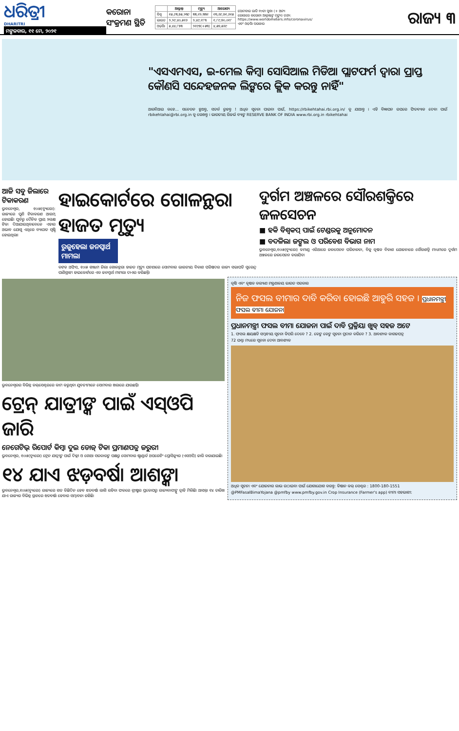ଧରିତ୍ରୀ
DHARITRI
ମଙ୍ଗଳବାର, ୧୧ ମେ, ୨୦୨୧
କରୋନା ସଂକ୍ରମଣ ସ୍ଥିତି
| | ଆକ୍ରାନ୍ତ | ମୃତ୍ୟୁ | ଆରୋଗ୍ୟ |
| --- | --- | --- | --- |
| ବିଶ୍ୱ | ୧୫,୯୩,୭୫,୨୩୯ | ୩୩,୧୨,୩୩୧ | ୧୩,୬୯,୭୧,୬୧୫ |
| ଭାରତ | ୨,୨୯,୪୦,୫୧୬ | ୨,୪୯,୧୮୩ | ୧,୮୯,୭୦,୦୧୮ |
| ଓଡ଼ିଶା | ୫,୪୪,୮୭୩ | ୨୧୯୭(+୫୩) | ୪,୫୭,୫୬୯ |
ସୋମବାର ରାତି ୧୦ଟା ସୁଦ୍ଧା (+ ଅନ୍ୟ ରୋଗରେ କରୋନା ଆକ୍ରାନ୍ତଙ୍କ ମୃତ୍ୟୁ) ତଥ୍ୟ: https://www.worldometers.info/coronavirus/ ଏବଂ ଓଡ଼ିଶା ସରକାର
ରାଜ୍ୟ ୩
"ଏସଏମଏସ, ଇ-ମେଲ କିମ୍ବା ସୋସିଆଲ ମିଡିଆ ପ୍ଲାଟଫର୍ମ ଦ୍ୱାରା ପ୍ରାପ୍ତ କୌଣସି ସନ୍ଦେହଜନକ ଲିଙ୍କରେ କ୍ଲିକ କରନ୍ତୁ ନାହିଁ"
ଆରବିଆଇ କହେ... ସଚେତନ ହୁଅନ୍ତୁ, ସତର୍କ ରୁହନ୍ତୁ ! ଅଧିକ ସୂଚନା ପାଇବା ପାଇଁ, https://rbikehtahai.rbi.org.in/ କୁ ଯାଆନ୍ତୁ । ଏହି ବିଜ୍ଞାପନ ଉପରେ ଫିଡବ୍ୟାକ ଦେବା ପାଇଁ rbikehtahai@rbi.org.in କୁ ଲେଖନ୍ତୁ । ଭାରତୀୟ ରିଜର୍ଭ ବ୍ୟାଙ୍କ RESERVE BANK OF INDIA www.rbi.org.in rbikehtahai
ଆଜି ସବୁ ଜିଲାରେ ଟିକାକରଣ
ଭୁବନେଶ୍ୱର, ୧୦।୫(ବ୍ୟୁରୋ): ରାଜ୍ୟରେ ପୁଣି ଟିକାକରଣ ଆରମ୍ଭ ହୋଇଛି। ପୂର୍ବରୁ ଦୈନିକ ପ୍ରାୟ ୨ଲକ୍ଷ ଟିକା ଦିଆଯାଉଥିବାବେଳେ ଏହାର ଅଭାବ ଯୋଗୁ ଏଥିରେ ବ୍ୟାଘାତ ସୃଷ୍ଟି ହୋଇଥିଲା।
ହାଇକୋର୍ଟରେ ଗୋଳନ୍ଥରା ହାଜତ ମୃତ୍ୟୁ
ରୁଜୁହେଲା ଜନସ୍ୱାର୍ଥ ମାମଲା
କଟକ ଅଫିସ, ୧୦।୫ ଗଞ୍ଜାମ ଜିଲା ଗୋଳନ୍ଥରା ହାଜତ ମୃତ୍ୟୁ ଘଟଣାରେ ସୋମବାର ଭାରତୀୟ ବିକାଶ ପରିଷଦର ରାଜ୍ୟ ସଭାପତି ସୁରେନ୍ଦ୍ର ପାଣିଗ୍ରାହୀ ହାଇକୋର୍ଟରେ ଏକ ଜନସ୍ୱାର୍ଥ ମାମଲା ଦାଏର କରିଛନ୍ତି।
ଦୁର୍ଗମ ଅଞ୍ଚଳରେ ସୌରଶକ୍ତିରେ ଜଳସେଚନ
■ ହକି ବିଶ୍ୱକପ୍ ପାଇଁ ଟେଣ୍ଡରକୁ ଅନୁମୋଦନ
■ ବଦଳିଲା ଜଙ୍ଗଲ ଓ ପରିବେଶ ବିଭାଗ ନାମ
ଭୁବନେଶ୍ୱର,୧୦।୫(ବ୍ୟୁରୋ) କମାଣ୍ଡ ଏରିଆରେ ଜଳସେଚନ ପରିଚାଳନା, ବିଜୁ କୃଷକ ବିକାଶ ଯୋଜନାରେ ସୌରଶକ୍ତି ମାଧ୍ୟମରେ ଦୁର୍ଗମ ଅଞ୍ଚଳରେ ଜଳସେଚନ କରାଯିବ।
ଭୁବନେଶ୍ୱରର ବିଭିନ୍ନ କଲ୍‌ସେଣ୍ଟରରେ କାମ କରୁଥିବା ଯୁବତୀମାନେ ସୋମବାର ଖରାରେ ଯାଉଛନ୍ତି।
ଟ୍ରେନ୍ ଯାତ୍ରୀଙ୍କ ପାଇଁ ଏସ୍‌ଓପି ଜାରି
ନେଗେଟିଭ୍ ରିପୋର୍ଟ କିମ୍ବା ଦୁଇ ଡୋଜ୍ ଟିକା ପ୍ରମାଣପତ୍ର ଜରୁରୀ
ଭୁବନେଶ୍ୱର, ୧୦।୫(ବ୍ୟୁରୋ) ଟ୍ରେନ ଯାତ୍ରୀଙ୍କ ପାଇଁ ଦିଲ୍ଲୀ ଓ ଗୋଆ ସରକାରଙ୍କ ପକ୍ଷରୁ ସୋମବାର ଷ୍ଟାଣ୍ଡାର୍ଡ ଅପରେଟିଂ ପ୍ରୋସିଜ୍ୟୁର (ଏସଓପି) ଜାରି କରାଯାଇଛି।
୧୪ ଯାଏ ଝଡ଼ବର୍ଷା ଆଶଙ୍କା
ଭୁବନେଶ୍ୱର,୧୦।୫(ବ୍ୟୁରୋ) ରାଜ୍ୟରେ ଗତ କିଛିଦିନ ହେବ ଝଡବର୍ଷା ଲାଗି ରହିବା ଫଳରେ ଗ୍ରୀଷ୍ମର ପ୍ରକୋପରୁ ରାଜ୍ୟବାସୀଙ୍କୁ ତ୍ରାହି ମିଳିଛି। ଆସନ୍ତା ୧୪ ତାରିଖ ଯାଏ ରାଜ୍ୟର ବିଭିନ୍ନ ସ୍ଥାନରେ ଝଡବର୍ଷା ହେବାର ସମ୍ଭାବନା ରହିଛି।
କୃଷି ଏବଂ କୃଷକ କଲ୍ୟାଣ ମନ୍ତ୍ରଣାଳୟ ଭାରତ ସରକାର
ନିଜ ଫସଲ ବୀମାର ଦାବି କରିବା ହୋଇଛି ଆହୁରି ସହଜ । ପ୍ରଧାନମନ୍ତ୍ରୀ ଫସଲ ବୀମା ଯୋଜନା
ପ୍ରଧାନମନ୍ତ୍ରୀ ଫସଲ ବୀମା ଯୋଜନା ପାଇଁ ଦାବି ପ୍ରକ୍ରିୟା ଖୁବ୍ ସହଜ ଅଟେ
1. ଫସଲ କ୍ଷୟକ୍ଷତି ସମ୍ବନ୍ଧୀୟ ସୂଚନା କିପରି ଦେବେ ? 2. କେଙ୍କ କେଙ୍କ ସୂଚନା ପ୍ରଦାନ କରିବେ ? 3. ଆବଶ୍ୟକ କାଗଜପତ୍ର
72 ଘଣ୍ଟା ମଧ୍ୟରେ ସୂଚନା ଦେବା ଆବଶ୍ୟକ
ଅଧିକ ସୂଚନା ଏବଂ ଯୋଜନାର ଲାଭ ଉଠାଇବା ପାଇଁ ଯୋଗାଯୋଗ କରନ୍ତୁ: କିଷାନ କଲ୍ ସେଣ୍ଟର : 1800-180-1551
@PMFasalBimaYojana @pmfby www.pmfby.gov.in Crop Insurance (Farmer's app) ବୀମା ସହଭାଗୀ: